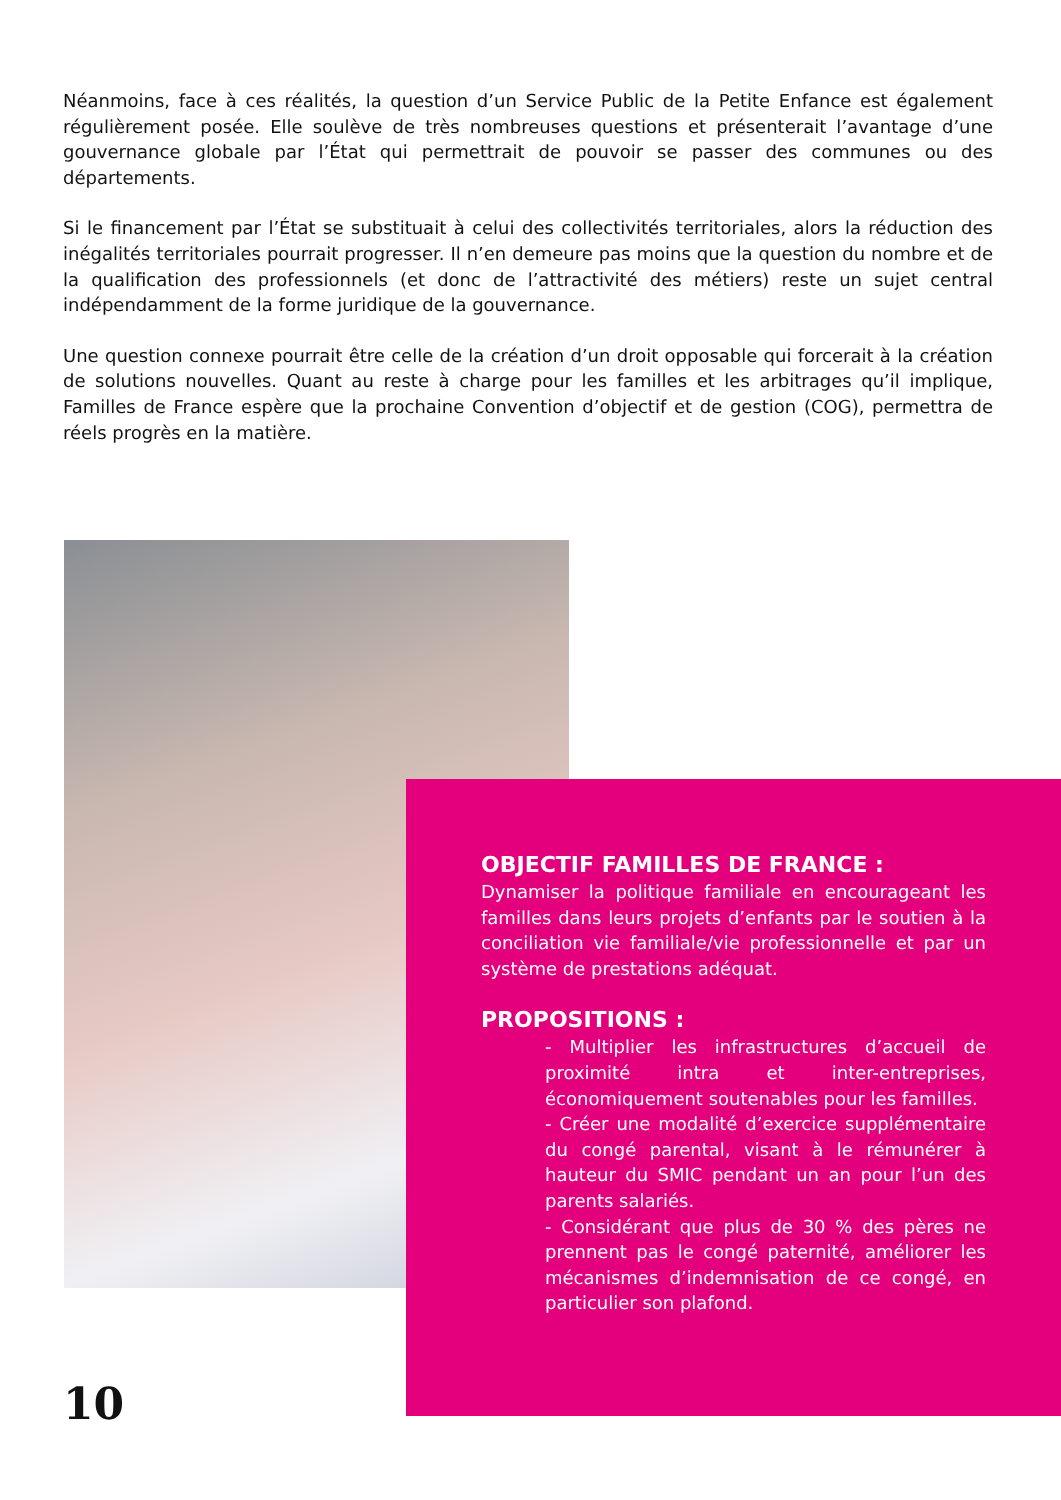Néanmoins, face à ces réalités, la question d’un Service Public de la Petite Enfance est également régulièrement posée. Elle soulève de très nombreuses questions et présenterait l’avantage d’une gouvernance globale par l’État qui permettrait de pouvoir se passer des communes ou des départements.
Si le financement par l’État se substituait à celui des collectivités territoriales, alors la réduction des inégalités territoriales pourrait progresser. Il n’en demeure pas moins que la question du nombre et de la qualification des professionnels (et donc de l’attractivité des métiers) reste un sujet central indépendamment de la forme juridique de la gouvernance.
Une question connexe pourrait être celle de la création d’un droit opposable qui forcerait à la création de solutions nouvelles. Quant au reste à charge pour les familles et les arbitrages qu’il implique, Familles de France espère que la prochaine Convention d’objectif et de gestion (COG), permettra de réels progrès en la matière.
OBJECTIF FAMILLES DE FRANCE :
Dynamiser la politique familiale en encourageant les familles dans leurs projets d’enfants par le soutien à la conciliation vie familiale/vie professionnelle et par un système de prestations adéquat.
PROPOSITIONS :
- Multiplier les infrastructures d’accueil de proximité intra et inter-entreprises, économiquement soutenables pour les familles.
- Créer une modalité d’exercice supplémentaire du congé parental, visant à le rémunérer à hauteur du SMIC pendant un an pour l’un des parents salariés.
- Considérant que plus de 30 % des pères ne prennent pas le congé paternité, améliorer les mécanismes d’indemnisation de ce congé, en particulier son plafond.
10